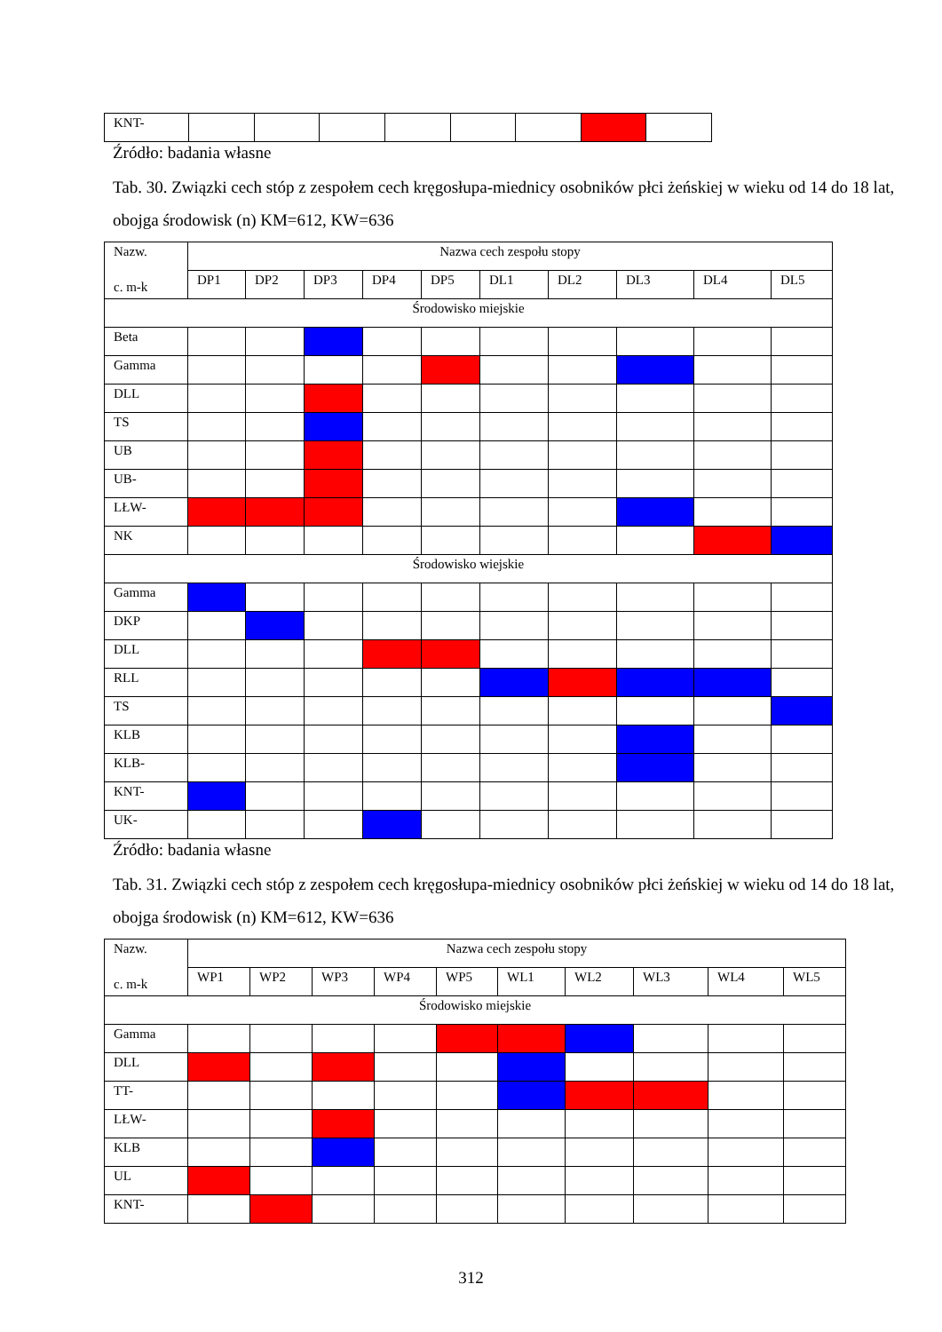| KNT- | | | | | | | | |
Źródło: badania własne
Tab. 30. Związki cech stóp z zespołem cech kręgosłupa-miednicy osobników płci żeńskiej w wieku od 14 do 18 lat, obojga środowisk (n) KM=612, KW=636
| Nazw. c. m-k | Nazwa cech zespołu stopy | | | | | | | | | |
| | DP1 | DP2 | DP3 | DP4 | DP5 | DL1 | DL2 | DL3 | DL4 | DL5 |
| Środowisko miejskie | | | | | | | | | | |
| Beta | | | | | | | | | | |
| Gamma | | | | | | | | | | |
| DLL | | | | | | | | | | |
| TS | | | | | | | | | | |
| UB | | | | | | | | | | |
| UB- | | | | | | | | | | |
| LŁW- | | | | | | | | | | |
| NK | | | | | | | | | | |
| Środowisko wiejskie | | | | | | | | | | |
| Gamma | | | | | | | | | | |
| DKP | | | | | | | | | | |
| DLL | | | | | | | | | | |
| RLL | | | | | | | | | | |
| TS | | | | | | | | | | |
| KLB | | | | | | | | | | |
| KLB- | | | | | | | | | | |
| KNT- | | | | | | | | | | |
| UK- | | | | | | | | | | |
Źródło: badania własne
Tab. 31. Związki cech stóp z zespołem cech kręgosłupa-miednicy osobników płci żeńskiej w wieku od 14 do 18 lat, obojga środowisk (n) KM=612, KW=636
| Nazw. c. m-k | Nazwa cech zespołu stopy | | | | | | | | | |
| | WP1 | WP2 | WP3 | WP4 | WP5 | WL1 | WL2 | WL3 | WL4 | WL5 |
| Środowisko miejskie | | | | | | | | | | |
| Gamma | | | | | | | | | | |
| DLL | | | | | | | | | | |
| TT- | | | | | | | | | | |
| LŁW- | | | | | | | | | | |
| KLB | | | | | | | | | | |
| UL | | | | | | | | | | |
| KNT- | | | | | | | | | | |
312